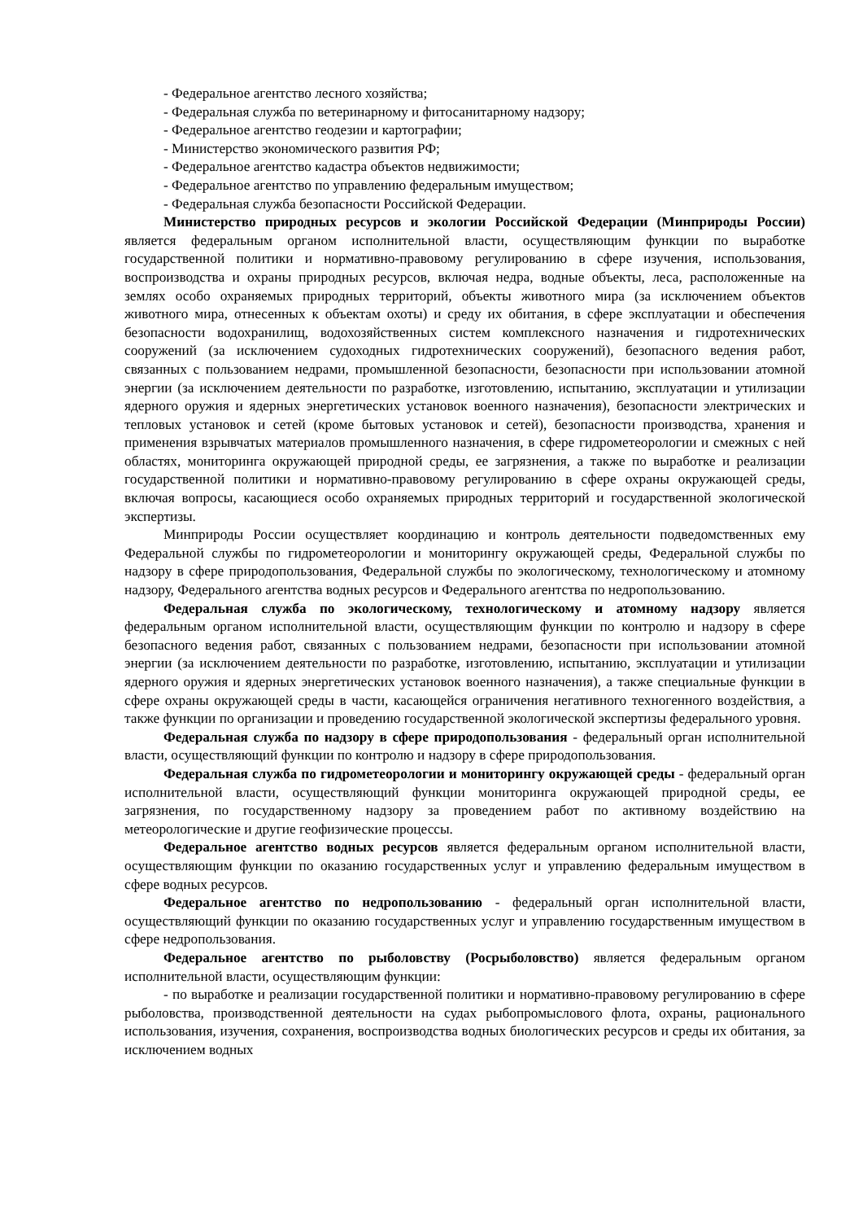- Федеральное агентство лесного хозяйства;
- Федеральная служба по ветеринарному и фитосанитарному надзору;
- Федеральное агентство геодезии и картографии;
- Министерство экономического развития РФ;
- Федеральное агентство кадастра объектов недвижимости;
- Федеральное агентство по управлению федеральным имуществом;
- Федеральная служба безопасности Российской Федерации.
Министерство природных ресурсов и экологии Российской Федерации (Минприроды России) является федеральным органом исполнительной власти, осуществляющим функции по выработке государственной политики и нормативно-правовому регулированию в сфере изучения, использования, воспроизводства и охраны природных ресурсов, включая недра, водные объекты, леса, расположенные на землях особо охраняемых природных территорий, объекты животного мира (за исключением объектов животного мира, отнесенных к объектам охоты) и среду их обитания, в сфере эксплуатации и обеспечения безопасности водохранилищ, водохозяйственных систем комплексного назначения и гидротехнических сооружений (за исключением судоходных гидротехнических сооружений), безопасного ведения работ, связанных с пользованием недрами, промышленной безопасности, безопасности при использовании атомной энергии (за исключением деятельности по разработке, изготовлению, испытанию, эксплуатации и утилизации ядерного оружия и ядерных энергетических установок военного назначения), безопасности электрических и тепловых установок и сетей (кроме бытовых установок и сетей), безопасности производства, хранения и применения взрывчатых материалов промышленного назначения, в сфере гидрометеорологии и смежных с ней областях, мониторинга окружающей природной среды, ее загрязнения, а также по выработке и реализации государственной политики и нормативно-правовому регулированию в сфере охраны окружающей среды, включая вопросы, касающиеся особо охраняемых природных территорий и государственной экологической экспертизы.
Минприроды России осуществляет координацию и контроль деятельности подведомственных ему Федеральной службы по гидрометеорологии и мониторингу окружающей среды, Федеральной службы по надзору в сфере природопользования, Федеральной службы по экологическому, технологическому и атомному надзору, Федерального агентства водных ресурсов и Федерального агентства по недропользованию.
Федеральная служба по экологическому, технологическому и атомному надзору является федеральным органом исполнительной власти, осуществляющим функции по контролю и надзору в сфере безопасного ведения работ, связанных с пользованием недрами, безопасности при использовании атомной энергии (за исключением деятельности по разработке, изготовлению, испытанию, эксплуатации и утилизации ядерного оружия и ядерных энергетических установок военного назначения), а также специальные функции в сфере охраны окружающей среды в части, касающейся ограничения негативного техногенного воздействия, а также функции по организации и проведению государственной экологической экспертизы федерального уровня.
Федеральная служба по надзору в сфере природопользования - федеральный орган исполнительной власти, осуществляющий функции по контролю и надзору в сфере природопользования.
Федеральная служба по гидрометеорологии и мониторингу окружающей среды - федеральный орган исполнительной власти, осуществляющий функции мониторинга окружающей природной среды, ее загрязнения, по государственному надзору за проведением работ по активному воздействию на метеорологические и другие геофизические процессы.
Федеральное агентство водных ресурсов является федеральным органом исполнительной власти, осуществляющим функции по оказанию государственных услуг и управлению федеральным имуществом в сфере водных ресурсов.
Федеральное агентство по недропользованию - федеральный орган исполнительной власти, осуществляющий функции по оказанию государственных услуг и управлению государственным имуществом в сфере недропользования.
Федеральное агентство по рыболовству (Росрыболовство) является федеральным органом исполнительной власти, осуществляющим функции:
- по выработке и реализации государственной политики и нормативно-правовому регулированию в сфере рыболовства, производственной деятельности на судах рыбопромыслового флота, охраны, рационального использования, изучения, сохранения, воспроизводства водных биологических ресурсов и среды их обитания, за исключением водных